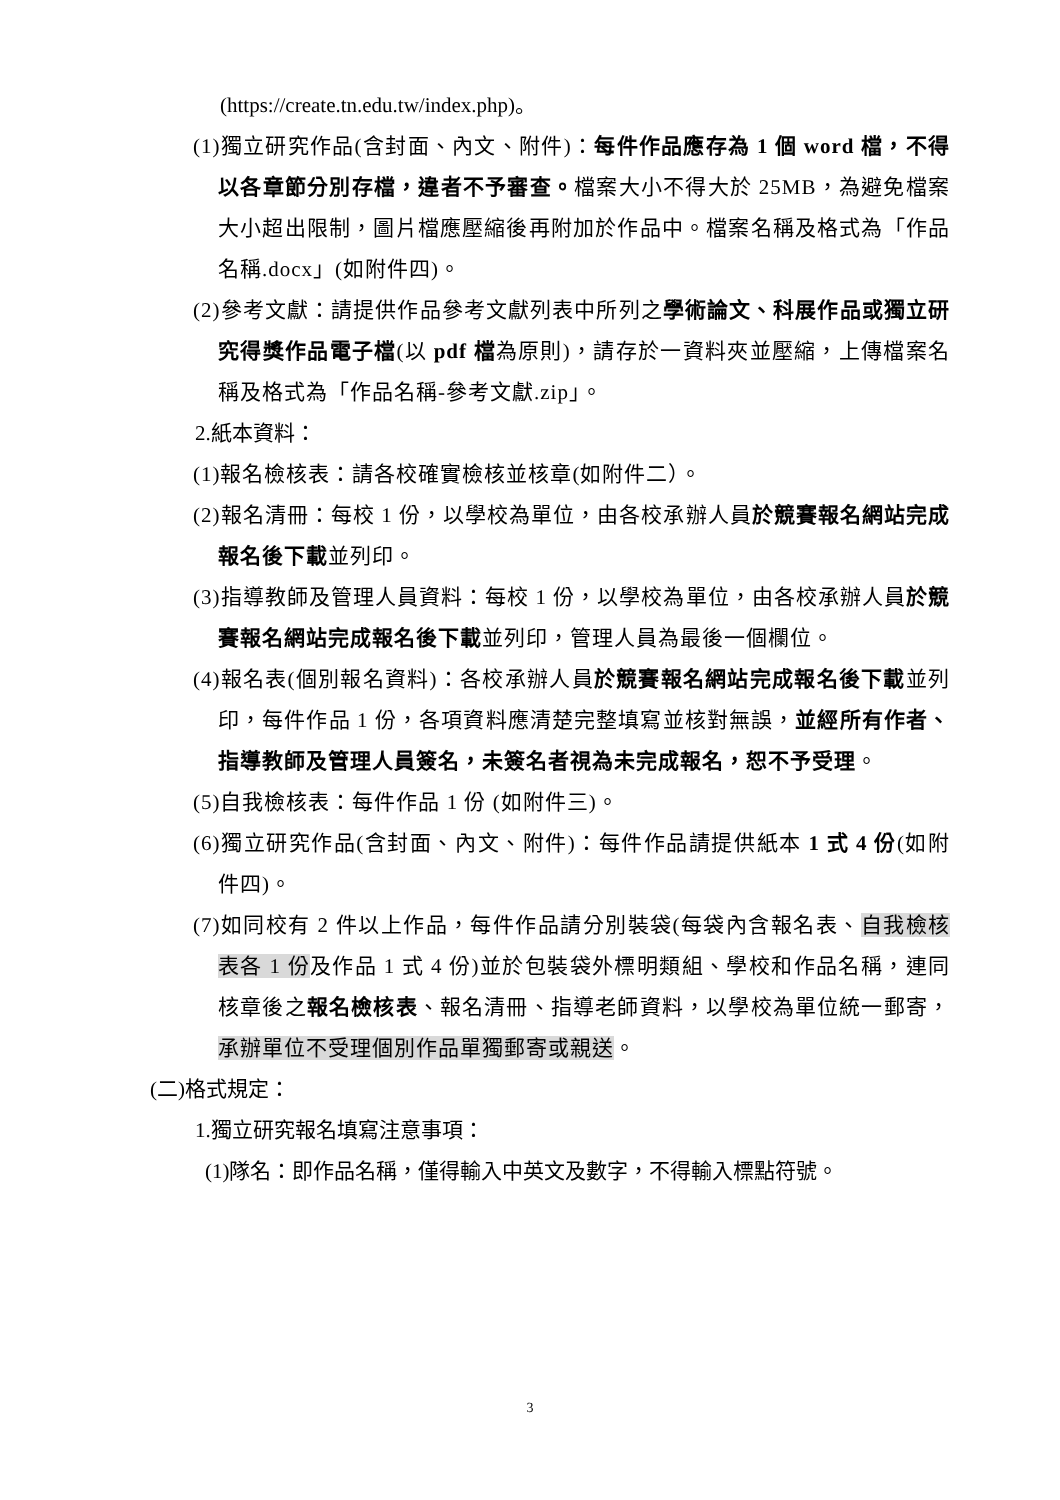(https://create.tn.edu.tw/index.php)。
(1)獨立研究作品(含封面、內文、附件)：每件作品應存為 1 個 word 檔，不得以各章節分別存檔，違者不予審查。檔案大小不得大於 25MB，為避免檔案大小超出限制，圖片檔應壓縮後再附加於作品中。檔案名稱及格式為「作品名稱.docx」(如附件四)。
(2)參考文獻：請提供作品參考文獻列表中所列之學術論文、科展作品或獨立研究得獎作品電子檔(以 pdf 檔為原則)，請存於一資料夾並壓縮，上傳檔案名稱及格式為「作品名稱-參考文獻.zip」。
2.紙本資料：
(1)報名檢核表：請各校確實檢核並核章(如附件二）。
(2)報名清冊：每校 1 份，以學校為單位，由各校承辦人員於競賽報名網站完成報名後下載並列印。
(3)指導教師及管理人員資料：每校 1 份，以學校為單位，由各校承辦人員於競賽報名網站完成報名後下載並列印，管理人員為最後一個欄位。
(4)報名表(個別報名資料)：各校承辦人員於競賽報名網站完成報名後下載並列印，每件作品 1 份，各項資料應清楚完整填寫並核對無誤，並經所有作者、指導教師及管理人員簽名，未簽名者視為未完成報名，恕不予受理。
(5)自我檢核表：每件作品 1 份 (如附件三)。
(6)獨立研究作品(含封面、內文、附件)：每件作品請提供紙本 1 式 4 份(如附件四)。
(7)如同校有 2 件以上作品，每件作品請分別裝袋(每袋內含報名表、自我檢核表各 1 份及作品 1 式 4 份)並於包裝袋外標明類組、學校和作品名稱，連同核章後之報名檢核表、報名清冊、指導老師資料，以學校為單位統一郵寄，承辦單位不受理個別作品單獨郵寄或親送。
(二)格式規定：
1.獨立研究報名填寫注意事項：
(1)隊名：即作品名稱，僅得輸入中英文及數字，不得輸入標點符號。
3